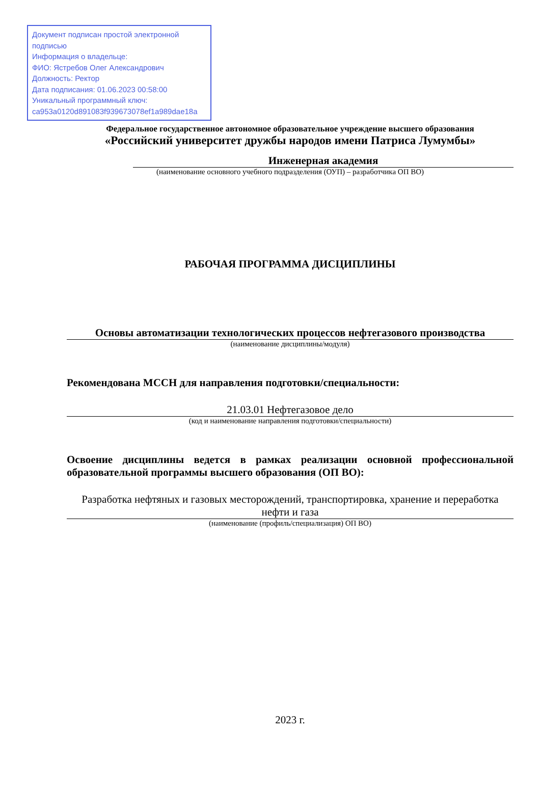Документ подписан простой электронной подписью
Информация о владельце:
ФИО: Ястребов Олег Александрович
Должность: Ректор
Дата подписания: 01.06.2023 00:58:00
Уникальный программный ключ:
ca953a0120d891083f939673078ef1a989dae18a
Федеральное государственное автономное образовательное учреждение высшего образования
«Российский университет дружбы народов имени Патриса Лумумбы»
Инженерная академия
(наименование основного учебного подразделения (ОУП) – разработчика ОП ВО)
РАБОЧАЯ ПРОГРАММА ДИСЦИПЛИНЫ
Основы автоматизации технологических процессов нефтегазового производства
(наименование дисциплины/модуля)
Рекомендована МССН для направления подготовки/специальности:
21.03.01 Нефтегазовое дело
(код и наименование направления подготовки/специальности)
Освоение дисциплины ведется в рамках реализации основной профессиональной образовательной программы высшего образования (ОП ВО):
Разработка нефтяных и газовых месторождений, транспортировка, хранение и переработка нефти и газа
(наименование (профиль/специализация) ОП ВО)
2023 г.